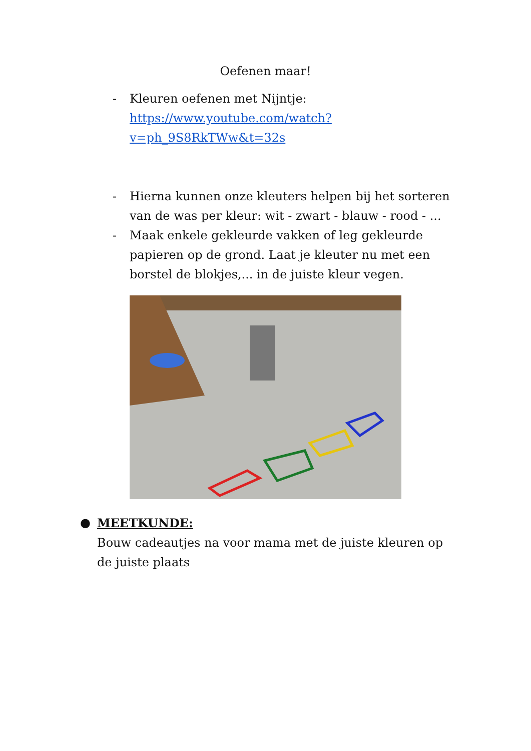Oefenen maar!
- Kleuren oefenen met Nijntje: https://www.youtube.com/watch?v=ph_9S8RkTWw&t=32s
- Hierna kunnen onze kleuters helpen bij het sorteren van de was per kleur: wit - zwart - blauw - rood - ...
- Maak enkele gekleurde vakken of leg gekleurde papieren op de grond. Laat je kleuter nu met een borstel de blokjes,... in de juiste kleur vegen.
● MEETKUNDE:
Bouw cadeautjes na voor mama met de juiste kleuren op de juiste plaats